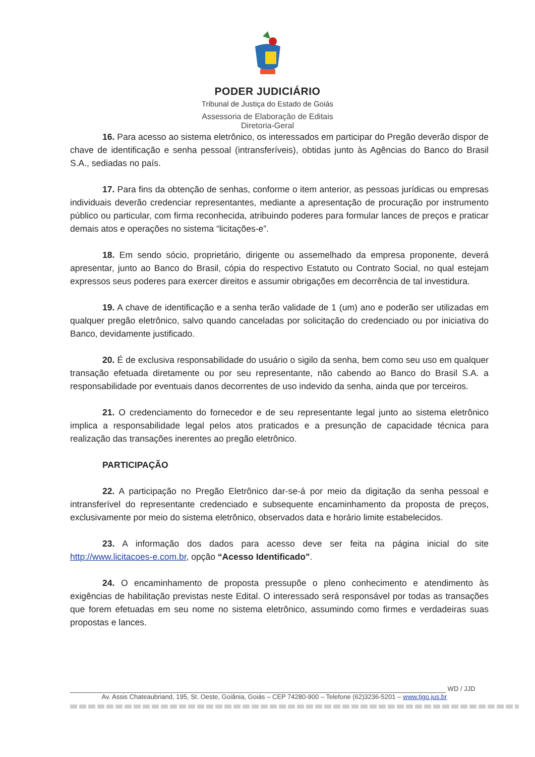PODER JUDICIÁRIO
Tribunal de Justiça do Estado de Goiás
Assessoria de Elaboração de Editais
Diretoria-Geral
16. Para acesso ao sistema eletrônico, os interessados em participar do Pregão deverão dispor de chave de identificação e senha pessoal (intransferíveis), obtidas junto às Agências do Banco do Brasil S.A., sediadas no país.
17. Para fins da obtenção de senhas, conforme o item anterior, as pessoas jurídicas ou empresas individuais deverão credenciar representantes, mediante a apresentação de procuração por instrumento público ou particular, com firma reconhecida, atribuindo poderes para formular lances de preços e praticar demais atos e operações no sistema “licitações-e”.
18. Em sendo sócio, proprietário, dirigente ou assemelhado da empresa proponente, deverá apresentar, junto ao Banco do Brasil, cópia do respectivo Estatuto ou Contrato Social, no qual estejam expressos seus poderes para exercer direitos e assumir obrigações em decorrência de tal investidura.
19. A chave de identificação e a senha terão validade de 1 (um) ano e poderão ser utilizadas em qualquer pregão eletrônico, salvo quando canceladas por solicitação do credenciado ou por iniciativa do Banco, devidamente justificado.
20. É de exclusiva responsabilidade do usuário o sigilo da senha, bem como seu uso em qualquer transação efetuada diretamente ou por seu representante, não cabendo ao Banco do Brasil S.A. a responsabilidade por eventuais danos decorrentes de uso indevido da senha, ainda que por terceiros.
21. O credenciamento do fornecedor e de seu representante legal junto ao sistema eletrônico implica a responsabilidade legal pelos atos praticados e a presunção de capacidade técnica para realização das transações inerentes ao pregão eletrônico.
PARTICIPAÇÃO
22. A participação no Pregão Eletrônico dar-se-á por meio da digitação da senha pessoal e intransferível do representante credenciado e subsequente encaminhamento da proposta de preços, exclusivamente por meio do sistema eletrônico, observados data e horário limite estabelecidos.
23. A informação dos dados para acesso deve ser feita na página inicial do site http://www.licitacoes-e.com.br, opção “Acesso Identificado”.
24. O encaminhamento de proposta pressupõe o pleno conhecimento e atendimento às exigências de habilitação previstas neste Edital. O interessado será responsável por todas as transações que forem efetuadas em seu nome no sistema eletrônico, assumindo como firmes e verdadeiras suas propostas e lances.
WD / JJD
Av. Assis Chateaubriand, 195, St. Oeste, Goiânia, Goiás – CEP 74280-900 – Telefone (62)3236-5201 – www.tjgo.jus.br